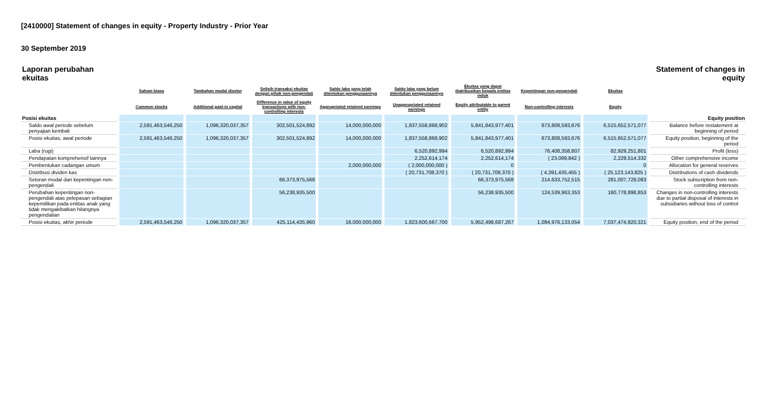[2410000] Statement of changes in equity - Property Industry - Prior Year
30 September 2019
| Laporan perubahan ekuitas | | | | | | | | | Statement of changes in equity |
| --- | --- | --- | --- | --- | --- | --- | --- | --- | --- |
| | Saham biasa | Tambahan modal disetor | Selisih transaksi ekuitas dengan pihak non-pengendali | Saldo laba yang telah ditentukan penggunaannya | Saldo laba yang belum ditentukan penggunaannya | Ekuitas yang dapat diatribusikan kepada entitas induk | Kepentingan non-pengendali | Ekuitas | |
| | Common stocks | Additional paid-in capital | Difference in value of equity transactions with non-controlling interests | Appropriated retained earnings | Unappropriated retained earnings | Equity attributable to parent entity | Non-controlling interests | Equity | |
| Posisi ekuitas | | | | | | | | | Equity position |
| Saldo awal periode sebelum penyajian kembali | 2,591,463,546,250 | 1,096,320,037,357 | 302,501,524,892 | 14,000,000,000 | 1,837,558,868,902 | 5,841,843,977,401 | 673,808,593,676 | 6,515,652,571,077 | Balance before restatement at beginning of period |
| Posisi ekuitas, awal periode | 2,591,463,546,250 | 1,096,320,037,357 | 302,501,524,892 | 14,000,000,000 | 1,837,558,868,902 | 5,841,843,977,401 | 673,808,593,676 | 6,515,652,571,077 | Equity position, beginning of the period |
| Laba (rugi) | | | | | 6,520,892,994 | 6,520,892,994 | 76,408,358,807 | 82,929,251,801 | Profit (loss) |
| Pendapatan komprehensif lainnya | | | | | 2,252,614,174 | 2,252,614,174 | ( 23,099,842 ) | 2,229,514,332 | Other comprehensive income |
| Pembentukan cadangan umum | | | | 2,000,000,000 | ( 2,000,000,000 ) | 0 | | 0 | Allocation for general reserves |
| Distribusi dividen kas | | | | | ( 20,731,708,370 ) | ( 20,731,708,370 ) | ( 4,391,435,455 ) | ( 25,123,143,825 ) | Distributions of cash dividends |
| Setoran modal dari kepentingan non-pengendali | | | 66,373,975,568 | | | 66,373,975,568 | 214,633,752,515 | 281,007,728,083 | Stock subscription from non-controlling interests |
| Perubahan kepentingan non-pengendali atas pelepasan sebagian kepemilikan pada entitas anak yang tidak mengakibatkan hilangnya pengendalian | | | 56,238,935,500 | | | 56,238,935,500 | 124,539,963,353 | 180,778,898,853 | Changes in non-controlling interests due to partial disposal of interests in subsidiaries without loss of control |
| Posisi ekuitas, akhir periode | 2,591,463,546,250 | 1,096,320,037,357 | 425,114,435,960 | 16,000,000,000 | 1,823,600,667,700 | 5,952,498,687,267 | 1,084,976,133,054 | 7,037,474,820,321 | Equity position, end of the period |